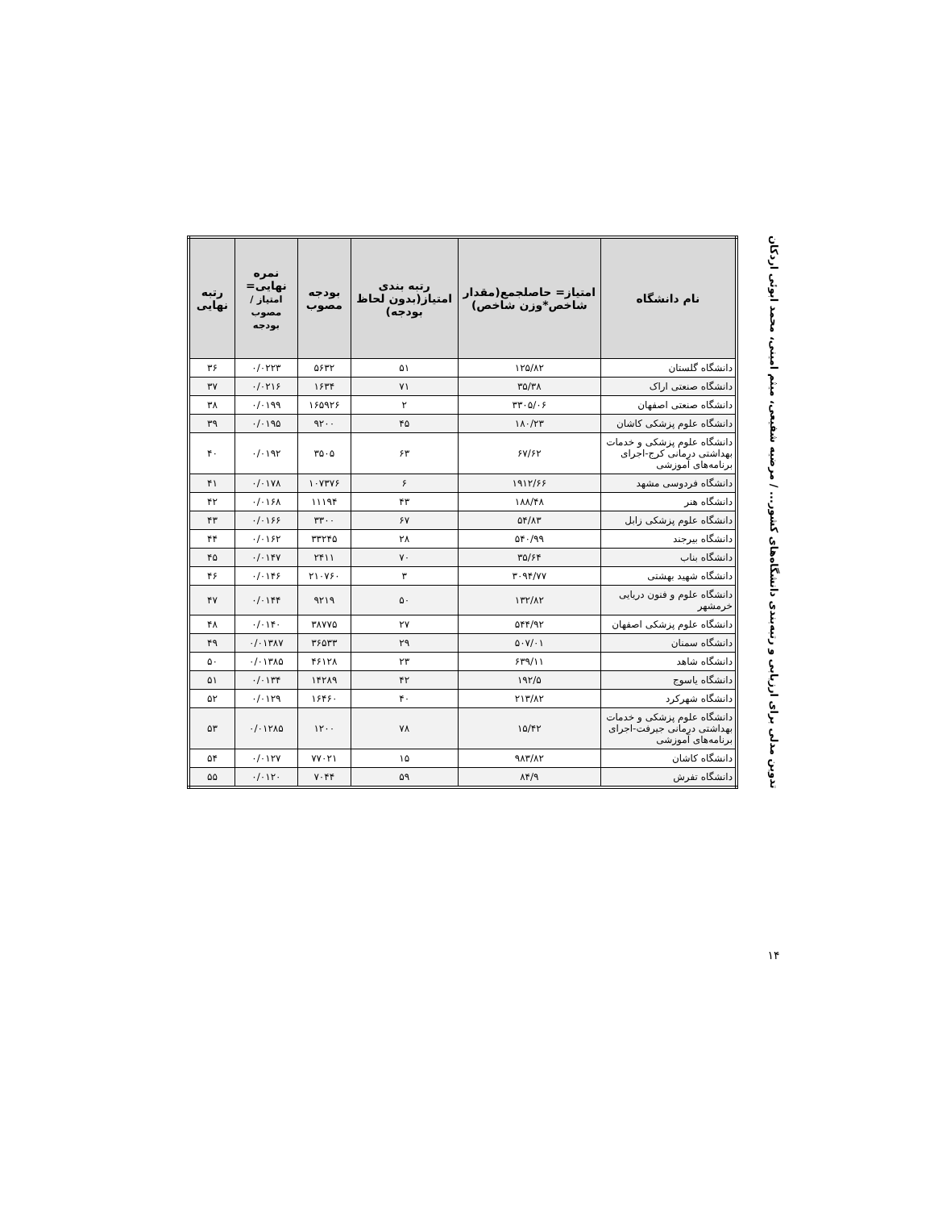| نام دانشگاه | امتیاز= حاصلجمع(مقدار شاخص*وزن شاخص) | رتبه بندی امتیاز(بدون لحاظ بودجه) | بودجه مصوب | نمره نهایی= امتیاز / مصوب بودجه | رتبه نهایی |
| --- | --- | --- | --- | --- | --- |
| دانشگاه گلستان | ۱۲۵/۸۲ | ۵۱ | ۵۶۳۲ | ۰/۰۲۲۳ | ۳۶ |
| دانشگاه صنعتی اراک | ۳۵/۳۸ | ۷۱ | ۱۶۳۴ | ۰/۰۲۱۶ | ۳۷ |
| دانشگاه صنعتی اصفهان | ۳۳۰۵/۰۶ | ۲ | ۱۶۵۹۲۶ | ۰/۰۱۹۹ | ۳۸ |
| دانشگاه علوم پزشکی کاشان | ۱۸۰/۲۳ | ۴۵ | ۹۲۰۰ | ۰/۰۱۹۵ | ۳۹ |
| دانشگاه علوم پزشکی و خدمات بهداشتی درمانی کرج-اجرای برنامه‌های آموزشی | ۶۷/۶۲ | ۶۳ | ۳۵۰۵ | ۰/۰۱۹۲ | ۴۰ |
| دانشگاه فردوسی مشهد | ۱۹۱۲/۶۶ | ۶ | ۱۰۷۳۷۶ | ۰/۰۱۷۸ | ۴۱ |
| دانشگاه هنر | ۱۸۸/۴۸ | ۴۳ | ۱۱۱۹۴ | ۰/۰۱۶۸ | ۴۲ |
| دانشگاه علوم پزشکی زابل | ۵۴/۸۳ | ۶۷ | ۳۳۰۰ | ۰/۰۱۶۶ | ۴۳ |
| دانشگاه بیرجند | ۵۴۰/۹۹ | ۲۸ | ۳۳۲۴۵ | ۰/۰۱۶۲ | ۴۴ |
| دانشگاه بناب | ۳۵/۶۴ | ۷۰ | ۲۴۱۱ | ۰/۰۱۴۷ | ۴۵ |
| دانشگاه شهید بهشتی | ۳۰۹۴/۷۷ | ۳ | ۲۱۰۷۶۰ | ۰/۰۱۴۶ | ۴۶ |
| دانشگاه علوم و فنون دریایی خرمشهر | ۱۳۲/۸۲ | ۵۰ | ۹۲۱۹ | ۰/۰۱۴۴ | ۴۷ |
| دانشگاه علوم پزشکی اصفهان | ۵۴۴/۹۲ | ۲۷ | ۳۸۷۷۵ | ۰/۰۱۴۰ | ۴۸ |
| دانشگاه سمنان | ۵۰۷/۰۱ | ۲۹ | ۳۶۵۳۳ | ۰/۰۱۳۸۷ | ۴۹ |
| دانشگاه شاهد | ۶۳۹/۱۱ | ۲۳ | ۴۶۱۲۸ | ۰/۰۱۳۸۵ | ۵۰ |
| دانشگاه یاسوج | ۱۹۲/۵ | ۴۲ | ۱۴۲۸۹ | ۰/۰۱۳۴ | ۵۱ |
| دانشگاه شهرکرد | ۲۱۳/۸۲ | ۴۰ | ۱۶۴۶۰ | ۰/۰۱۲۹ | ۵۲ |
| دانشگاه علوم پزشکی و خدمات بهداشتی درمانی جیرفت-اجرای برنامه‌های آموزشی | ۱۵/۴۲ | ۷۸ | ۱۲۰۰ | ۰/۰۱۲۸۵ | ۵۳ |
| دانشگاه کاشان | ۹۸۳/۸۲ | ۱۵ | ۷۷۰۲۱ | ۰/۰۱۲۷ | ۵۴ |
| دانشگاه تفرش | ۸۴/۹ | ۵۹ | ۷۰۴۴ | ۰/۰۱۲۰ | ۵۵ |
تدوین مدلی برای ارزیابی و رتبه‌بندی دانشگاه‌های کشور... / مرضیه شفیعی، میثم امینی، محمد ابوئی اردکان
۱۴